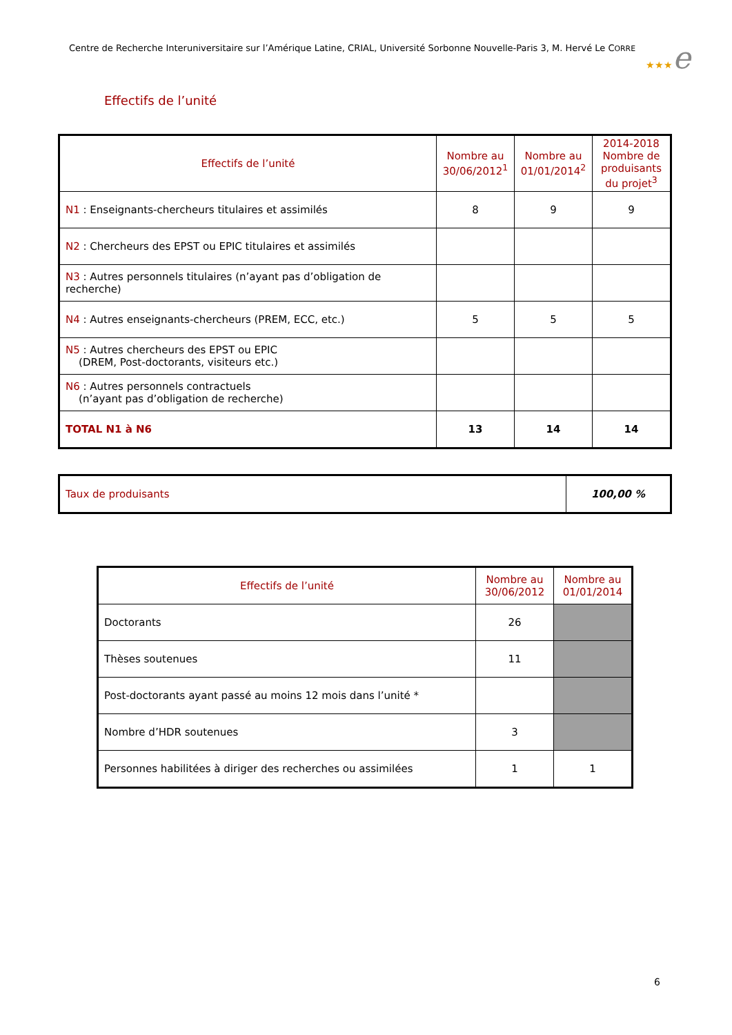Centre de Recherche Interuniversitaire sur l’Amérique Latine, CRIAL, Université Sorbonne Nouvelle-Paris 3, M. Hervé Le CORRE
★★★e
Effectifs de l’unité
| Effectifs de l’unité | Nombre au 30/06/2012<sup>1</sup> | Nombre au 01/01/2014<sup>2</sup> | 2014-2018 Nombre de produisants du projet<sup>3</sup> |
| --- | --- | --- | --- |
| N1 : Enseignants-chercheurs titulaires et assimilés | 8 | 9 | 9 |
| N2 : Chercheurs des EPST ou EPIC titulaires et assimilés | | | |
| N3 : Autres personnels titulaires (n’ayant pas d’obligation de recherche) | | | |
| N4 : Autres enseignants-chercheurs (PREM, ECC, etc.) | 5 | 5 | 5 |
| N5 : Autres chercheurs des EPST ou EPIC (DREM, Post-doctorants, visiteurs etc.) | | | |
| N6 : Autres personnels contractuels (n’ayant pas d’obligation de recherche) | | | |
| TOTAL N1 à N6 | 13 | 14 | 14 |
| Taux de produisants | 100,00 % |
| Effectifs de l’unité | Nombre au 30/06/2012 | Nombre au 01/01/2014 |
| --- | --- | --- |
| Doctorants | 26 | |
| Thèses soutenues | 11 | |
| Post-doctorants ayant passé au moins 12 mois dans l’unité * | | |
| Nombre d’HDR soutenues | 3 | |
| Personnes habilitées à diriger des recherches ou assimilées | 1 | 1 |
6